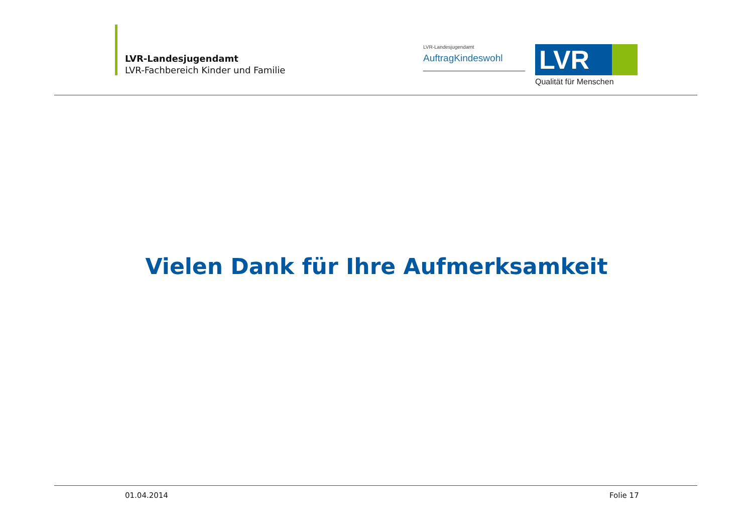LVR-Landesjugendamt
LVR-Fachbereich Kinder und Familie
LVR-Landesjugendamt
AuftragKindeswohl
LVR
Qualität für Menschen
Vielen Dank für Ihre Aufmerksamkeit
01.04.2014 Folie 17